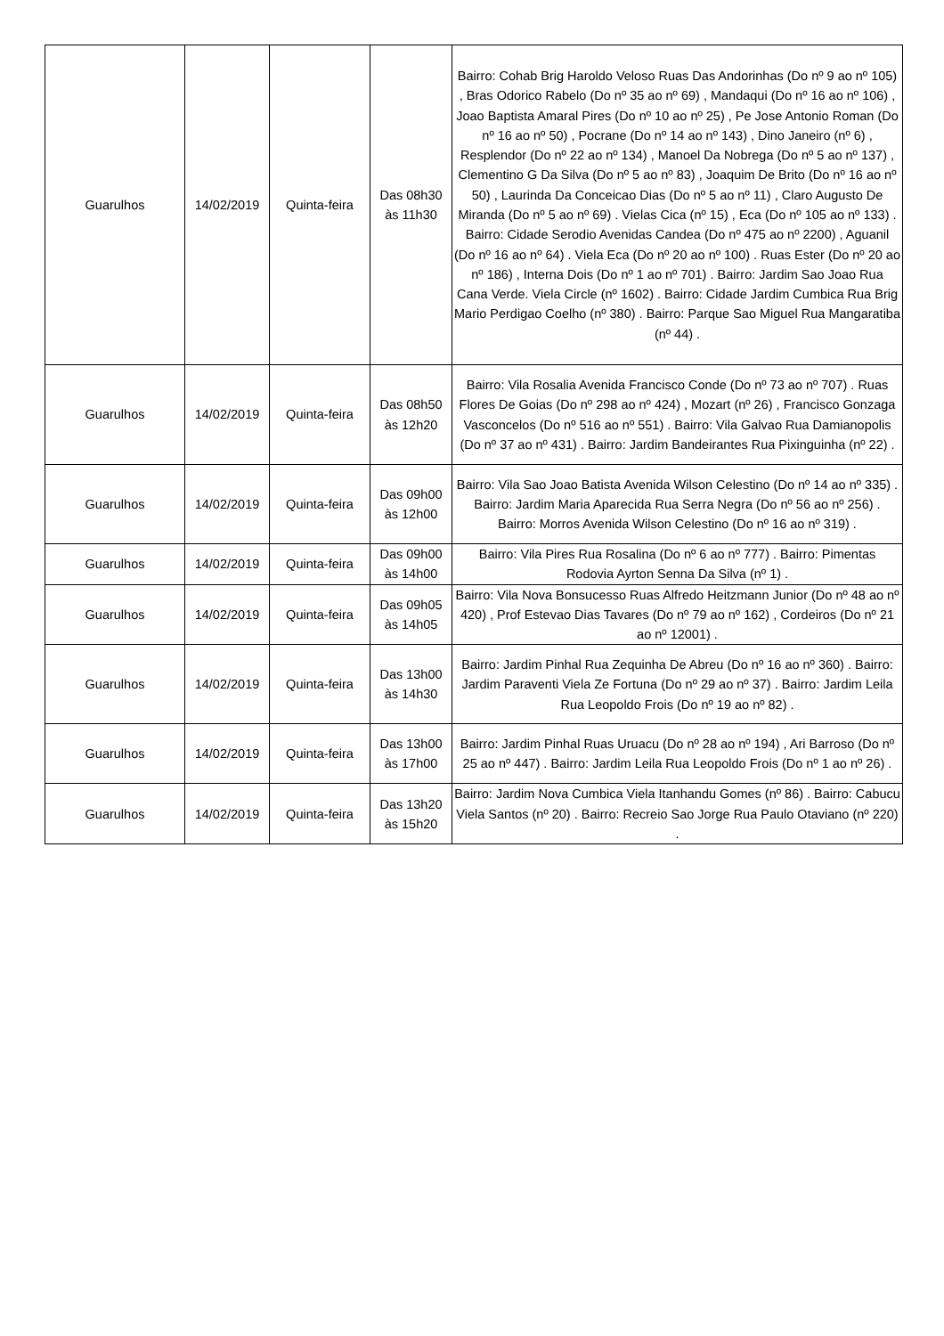| Guarulhos | 14/02/2019 | Quinta-feira | Das 08h30 às 11h30 | Bairro: Cohab Brig Haroldo Veloso Ruas Das Andorinhas (Do nº 9 ao nº 105) , Bras Odorico Rabelo (Do nº 35 ao nº 69) , Mandaqui (Do nº 16 ao nº 106) , Joao Baptista Amaral Pires (Do nº 10 ao nº 25) , Pe Jose Antonio Roman (Do nº 16 ao nº 50) , Pocrane (Do nº 14 ao nº 143) , Dino Janeiro (nº 6) , Resplendor (Do nº 22 ao nº 134) , Manoel Da Nobrega (Do nº 5 ao nº 137) , Clementino G Da Silva (Do nº 5 ao nº 83) , Joaquim De Brito (Do nº 16 ao nº 50) , Laurinda Da Conceicao Dias (Do nº 5 ao nº 11) , Claro Augusto De Miranda (Do nº 5 ao nº 69) . Vielas Cica (nº 15) , Eca (Do nº 105 ao nº 133) . Bairro: Cidade Serodio Avenidas Candea (Do nº 475 ao nº 2200) , Aguanil (Do nº 16 ao nº 64) . Viela Eca (Do nº 20 ao nº 100) . Ruas Ester (Do nº 20 ao nº 186) , Interna Dois (Do nº 1 ao nº 701) . Bairro: Jardim Sao Joao Rua Cana Verde. Viela Circle (nº 1602) . Bairro: Cidade Jardim Cumbica Rua Brig Mario Perdigao Coelho (nº 380) . Bairro: Parque Sao Miguel Rua Mangaratiba (nº 44) . |
| Guarulhos | 14/02/2019 | Quinta-feira | Das 08h50 às 12h20 | Bairro: Vila Rosalia Avenida Francisco Conde (Do nº 73 ao nº 707) . Ruas Flores De Goias (Do nº 298 ao nº 424) , Mozart (nº 26) , Francisco Gonzaga Vasconcelos (Do nº 516 ao nº 551) . Bairro: Vila Galvao Rua Damianopolis (Do nº 37 ao nº 431) . Bairro: Jardim Bandeirantes Rua Pixinguinha (nº 22) . |
| Guarulhos | 14/02/2019 | Quinta-feira | Das 09h00 às 12h00 | Bairro: Vila Sao Joao Batista Avenida Wilson Celestino (Do nº 14 ao nº 335) . Bairro: Jardim Maria Aparecida Rua Serra Negra (Do nº 56 ao nº 256) . Bairro: Morros Avenida Wilson Celestino (Do nº 16 ao nº 319) . |
| Guarulhos | 14/02/2019 | Quinta-feira | Das 09h00 às 14h00 | Bairro: Vila Pires Rua Rosalina (Do nº 6 ao nº 777) . Bairro: Pimentas Rodovia Ayrton Senna Da Silva (nº 1) . |
| Guarulhos | 14/02/2019 | Quinta-feira | Das 09h05 às 14h05 | Bairro: Vila Nova Bonsucesso Ruas Alfredo Heitzmann Junior (Do nº 48 ao nº 420) , Prof Estevao Dias Tavares (Do nº 79 ao nº 162) , Cordeiros (Do nº 21 ao nº 12001) . |
| Guarulhos | 14/02/2019 | Quinta-feira | Das 13h00 às 14h30 | Bairro: Jardim Pinhal Rua Zequinha De Abreu (Do nº 16 ao nº 360) . Bairro: Jardim Paraventi Viela Ze Fortuna (Do nº 29 ao nº 37) . Bairro: Jardim Leila Rua Leopoldo Frois (Do nº 19 ao nº 82) . |
| Guarulhos | 14/02/2019 | Quinta-feira | Das 13h00 às 17h00 | Bairro: Jardim Pinhal Ruas Uruacu (Do nº 28 ao nº 194) , Ari Barroso (Do nº 25 ao nº 447) . Bairro: Jardim Leila Rua Leopoldo Frois (Do nº 1 ao nº 26) . |
| Guarulhos | 14/02/2019 | Quinta-feira | Das 13h20 às 15h20 | Bairro: Jardim Nova Cumbica Viela Itanhandu Gomes (nº 86) . Bairro: Cabucu Viela Santos (nº 20) . Bairro: Recreio Sao Jorge Rua Paulo Otaviano (nº 220) . |